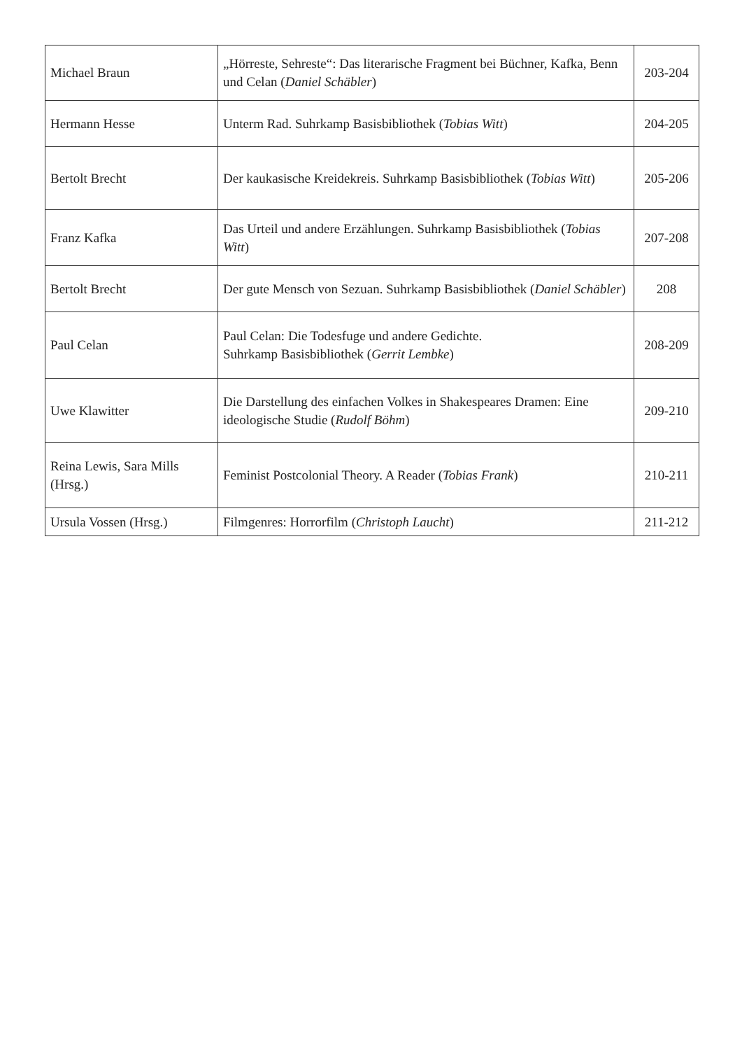| Michael Braun | „Hörreste, Sehreste“: Das literarische Fragment bei Büchner, Kafka, Benn und Celan ( Daniel Schäbler ) | 203-204 |
| Hermann Hesse | Unterm Rad. Suhrkamp Basisbibliothek ( Tobias Witt ) | 204-205 |
| Bertolt Brecht | Der kaukasische Kreidekreis. Suhrkamp Basisbibliothek ( Tobias Witt ) | 205-206 |
| Franz Kafka | Das Urteil und andere Erzählungen. Suhrkamp Basisbibliothek ( Tobias Witt ) | 207-208 |
| Bertolt Brecht | Der gute Mensch von Sezuan. Suhrkamp Basisbibliothek ( Daniel Schäbler ) | 208 |
| Paul Celan | Paul Celan: Die Todesfuge und andere Gedichte. Suhrkamp Basisbibliothek ( Gerrit Lembke ) | 208-209 |
| Uwe Klawitter | Die Darstellung des einfachen Volkes in Shakespeares Dramen: Eine ideologische Studie ( Rudolf Böhm ) | 209-210 |
| Reina Lewis, Sara Mills (Hrsg.) | Feminist Postcolonial Theory. A Reader ( Tobias Frank ) | 210-211 |
| Ursula Vossen (Hrsg.) | Filmgenres: Horrorfilm ( Christoph Laucht ) | 211-212 |